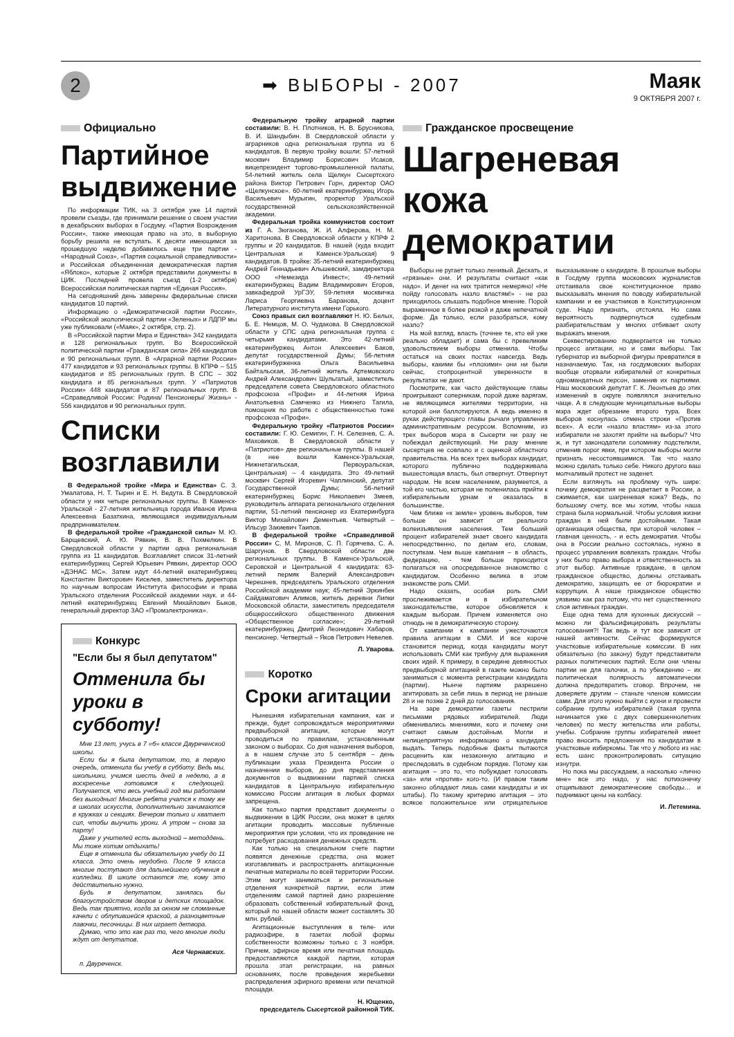2
➡ ВЫБОРЫ - 2007
Маяк
9 ОКТЯБРЯ 2007 г.
Официально
Партийное выдвижение
По информации ТИК, на 3 октября уже 14 партий провели съезды, где принимали решение о своем участии в декабрьских выборах в Госдуму. «Партия Возрождения России», также имеющая право на это, в выборную борьбу решила не вступать. К десяти имеющимся за прошедшую неделю добавилось еще три партии - «Народный Союз», «Партия социальной справедливости» и Российская объединенная демократическая партия «Яблоко», которые 2 октября представили документы в ЦИК. Последней провела съезд (1-2 октября) Всероссийская политическая партия «Единая Россия».
На сегодняшний день заверены федеральные списки кандидатов 10 партий.
Информацию о «Демократической партии России», «Российской экологической партии «Зеленых» и ЛДПР мы уже публиковали («Маяк», 2 октября, стр. 2).
В «Российской партии Мира и Единства» 342 кандидата и 128 региональных групп. Во Всероссийской политической партии «Гражданская сила» 266 кандидатов и 90 региональных групп. В «Аграрной партии России» 477 кандидатов и 93 региональных группы. В КПРФ – 515 кандидатов и 85 региональных групп. В СПС – 302 кандидата и 85 региональных групп. У «Патриотов России» 448 кандидатов и 87 региональных групп. В «Справедливой России: Родина/ Пенсионеры/ Жизнь» - 556 кандидатов и 90 региональных групп.
Списки возглавили
В Федеральной тройке «Мира и Единства» С. З. Умалатова, Н. Т. Тырин и Е. Н. Ведута. В Свердловской области у них четыре региональных группы. В Каменск-Уральской - 27-летняя жительница города Иванов Ирина Алексеевна Базаткина, являющаяся индивидуальным предпринимателем.
В федеральной тройке «Гражданской силы» М. Ю. Барщевский, А. Ю. Рявкин, В. В. Похмелкин. В Свердловской области у партии одна региональная группа из 11 кандидатов. Возглавляет список 31-летний екатеринбуржец Сергей Юрьевич Рявкин, директор ООО «ДЭНАС МС». Затем идут 44-летний екатеринбуржец Константин Викторович Киселев, заместитель директора по научным вопросам Института философии и права Уральского отделения Российской академии наук. и 44-летний екатеринбуржец Евгений Михайлович Быков, генеральный директор ЗАО «Промэлектроника».
Конкурс
"Если бы я был депутатом"
Отменила бы уроки в субботу!
Мне 13 лет, учусь в 7 «б» классе Двуреченской школы.
Если бы я была депутатом, то, в первую очередь, отменила бы учебу в субботу. Ведь мы, школьники, учимся шесть дней в неделю, а в воскресенье готовимся к следующей. Получается, что весь учебный год мы работаем без выходных! Многие ребята учатся к тому же в школах искусств, дополнительно занимаются в кружках и секциях. Вечером только и хватает сил, чтобы выучить уроки. А утром – снова за парту!
Даже у учителей есть выходной – методдень. Мы тоже хотим отдыхать!
Еще я отменила бы обязательную учебу до 11 класса. Это очень неудобно. После 9 класса многие поступают для дальнейшего обучения в колледжи. В школе остаются те, кому это действительно нужно.
Будь я депутатом, занялась бы благоустройством дворов и детских площадок. Ведь так приятно, когда за окном не сломанные качели с облупившейся краской, а разноцветные лавочки, песочницы. В них играет детвора.
Думаю, что это как раз то, чего многие люди ждут от депутатов.
Ася Чернавских.
п. Двуреченск.
Федеральную тройку аграрной партии составили: В. Н. Плотников, Н. В. Брусникова, В. И. Шандыбин. В Свердловской области у аграрников одна региональная группа из 6 кандидатов. В первую тройку вошли: 57-летний москвич Владимир Борисович Исаков, вицепрезидент торгово-промышленной палаты, 54-летний житель села Щелкун Сысертского района Виктор Петрович Горн, директор ОАО «Щелкунское». 60-летний екатеринбуржец Игорь Васильевич Мурыгин, проректор Уральской государственной сельскохозяйственной академии.
Федеральная тройка коммунистов состоит из Г. А. Зюганова, Ж. И. Алферова, Н. М. Харитонова. В Свердловской области у КПРФ 2 группы и 20 кандидатов. В нашей (куда входит Центральная и Каменск-Уральская) 9 кандидатов. В тройке: 35-летний екатеринбуржец Андрей Геннадьевич Альшевский, замдиректора ООО «Немезида Инвест»; 49-летний екатеринбуржец Вадим Владимирович Егоров, завкафедрой УрГЭУ, 59-летняя москвичка Лариса Георгиевна Баранова, доцент Литературного института имени Горького.
Союз правых сил возглавляют Н. Ю. Белых, Б. Е. Немцов, М. О. Чудакова. В Свердловской области у СПС одна региональная группа с четырьмя кандидатами. Это 42-летний екатеринбуржец Антон Алексеевич Баков, депутат государственной Думы; 56-летняя екатеринбурженка Ольга Васильевна Байтальская, 36-летний житель Артемовского Андрей Александрович Шульгатый, заместитель председателя совета Свердловского областного профсоюза «Профи» и 44-летняя Ирина Анатольевна Самченко из Нижнего Тагила, помощник по работе с общественностью тоже профсоюза «Профи».
Федеральную тройку «Патриотов России» составили: Г. Ю. Семигин, Г. Н. Селезнев, С. А. Маховиков. В Свердловской области у «Патриотов» две региональные группы. В нашей (в нее вошли Каменск-Уральская, Нижнетагильская, Первоуральская, Центральная) – 4 кандидата. Это 49-летний москвич Сергей Игоревич Чаплинский, депутат Государственной Думы; 56-летний екатеринбуржец Борис Николаевич Змеев, руководитель аппарата регионального отделения партии, 51-летний пенсионер из Екатеринбурга Виктор Михайлович Дементьев. Четвертый – Ильсур Закиевич Таипов.
В федеральной тройке «Справедливой России» С. М. Миронов, С. П. Горячева, С. А. Шаргунов. В Свердловской области две региональных группы. В Каменск-Уральской, Серовской и Центральной 4 кандидата: 63-летний пермяк Валерий Александрович Черешнев, председатель Уральского отделения Российской академии наук; 45-летний Эркинбек Сайдаматович Алимов, житель деревни Липки Московской области, заместитель председателя общероссийского общественного движения «Общественное согласие»; 29-летний екатеринбуржец Дмитрий Леонидович Хабаров, пенсионер. Четвертый – Яков Петрович Невелев.
Л. Уварова.
Коротко
Сроки агитации
Нынешняя избирательная кампания, как и прежде, будет сопровождаться мероприятиями предвыборной агитации, которые могут проводиться по правилам, установленным законом о выборах. Со дня назначения выборов, а в нашем случае это 5 сентября – день публикации указа Президента России о назначении выборов, до дня представления документов о выдвижении партией списка кандидатов в Центральную избирательную комиссию России агитация в любых формах запрещена.
Как только партия представит документы о выдвижении в ЦИК России, она может в целях агитации проводить массовые публичные мероприятия при условии, что их проведение не потребует расходования денежных средств.
Как только на специальном счете партии появятся денежные средства, она может изготавливать и распространять агитационные печатные материалы по всей территории России. Этим могут заниматься и региональные отделения конкретной партии, если этим отделениям самой партией дано разрешение образовать собственный избирательный фонд, который по нашей области может составлять 30 млн. рублей.
Агитационные выступления в теле- или радиоэфире, в газетах любой формы собственности возможны только с 3 ноября. Причем, эфирное время или печатная площадь предоставляются каждой партии, которая прошла этап регистрации, на равных основаниях, после проведения жеребьевки распределения эфирного времени или печатной площади.
Н. Ющенко,
председатель Сысертской районной ТИК.
Гражданское просвещение
Шагреневая кожа демократии
Выборы не ругает только ленивый. Дескать, и «грязные» они. И результаты считают «как надо». И денег на них тратится немеряно! «Не пойду голосовать назло властям!» - не раз приходилось слышать подобное мнение. Порой выраженное в более резкой и даже непечатной форме. Да только, если разобраться, кому назло?
На мой взгляд, власть (точнее те, кто ей уже реально обладает) и сама бы с превеликим удовольствием выборы отменила. Чтобы остаться на своих постах навсегда. Ведь выборы, какими бы «плохими» они ни были сейчас, стопроцентной уверенности в результатах не дают.
Посмотрите, как часто действующие главы проигрывают соперникам, порой даже варягам, не являющимся жителями территории, на которой они баллотируются. А ведь именно в руках действующего главы рычаги управления административным ресурсом. Вспомним, из трех выборов мэра в Сысерти ни разу не побеждал действующий. Ни разу мнение сысертцев не совпало и с оценкой областного правительства. На всех трех выборах кандидат, которого публично поддерживала вышестоящая власть, был отвергнут. Отвергнут народом. Не всем населением, разумеется, а той его частью, которая не поленилась прийти к избирательным урнам и оказалась в большинстве.
Чем ближе «к земле» уровень выборов, тем больше он зависит от реального волеизъявления населения. Тем больший процент избирателей знает своего кандидата непосредственно, по делам его, словам, поступкам. Чем выше кампания – в область, федерацию, - тем больше приходится полагаться на опосредованное знакомство с кандидатом. Особенно велика в этом знакомстве роль СМИ.
Надо сказать, особая роль СМИ прослеживается и в избирательном законодательстве, которое обновляется к каждым выборам. Причем изменяется оно отнюдь не в демократическую сторону.
От кампании к кампании ужесточаются правила агитации в СМИ. И все короче становится период, когда кандидаты могут использовать СМИ как трибуну для выражения своих идей. К примеру, в середине девяностых предвыборной агитацией в газете можно было заниматься с момента регистрации кандидата (партии). Нынче партиям разрешено агитировать за себя лишь в период не раньше 28 и не позже 2 дней до голосования.
На заре демократии газеты пестрили письмами рядовых избирателей. Люди обменивались мнениями, кого и почему они считают самым достойным. Могли и нелицеприятную информацию о кандидате выдать. Теперь подобные факты пытаются расценить как незаконную агитацию и преследовать в судебном порядке. Потому как агитация – это то, что побуждает голосовать «за» или «против» кого-то. (И правом таким законно обладают лишь сами кандидаты и их штабы). По такому критерию агитация – это всякое положительное или отрицательное высказывание о кандидате. В прошлые выборы в Госдуму группа московских журналистов отстаивала свое конституционное право высказывать мнения по поводу избирательной кампании и ее участников в Конституционном суде. Надо признать, отстояла. Но сама вероятность подвергнуться судебным разбирательствам у многих отбивает охоту выражать мнения.
Секвестированию подвергается не только процесс агитации, но и сами выборы. Так губернатор из выборной фигуры превратился в назначаемую. Так, на госдумовских выборах вообще оторвали избирателей от конкретных одномандатных персон, заменив их партиями. Наш московский депутат Г. К. Леонтьев до этих изменений в округе появлялся значительно чаще. А в следующие муниципальные выборы мэра ждет обрезание второго тура. Всех выборов коснулась отмена строки «Против всех». А если «назло властям» из-за этого избиратели не захотят прийти на выборы? Что ж, и тут законодатели соломинку подстелили, отменив порог явки, при котором выборы могли признать несостоявшимися. Так что назло можно сделать только себе. Никого другого ваш молчаливый протест не заденет.
Если взглянуть на проблему чуть шире: почему демократия не расцветает в России, а сжимается, как шагреневая кожа? Ведь, по большому счету, все мы хотим, чтобы наша страна была нормальной. Чтобы условия жизни граждан в ней были достойными. Такая организация общества, при которой человек – главная ценность, - и есть демократия. Чтобы она в России реально состоялась, нужно в процесс управления вовлекать граждан. Чтобы у них было право выбора и ответственность за этот выбор. Активные граждане, в целом гражданское общество, должны отстаивать демократию, защищать ее от бюрократии и коррупции. А наше гражданское общество уязвимо как раз потому, что нет существенного слоя активных граждан.
Еще одна тема для кухонных дискуссий – можно ли фальсифицировать результаты голосования?! Так ведь и тут все зависит от нашей активности. Сейчас формируются участковые избирательные комиссии. В них обязательно (по закону) будут представители разных политических партий. Если они члены партии не для галочки, а по убеждению – их политическая полярность автоматически должна предотвратить сговор. Впрочем, не доверяете другим – станьте членом комиссии сами. Для этого нужно выйти с кухни и провести собрание группы избирателей (такая группа начинается уже с двух совершеннолетних человек) по месту жительства или работы, учебы. Собрание группы избирателей имеет право вносить предложения по кандидатам в участковые избиркомы. Так что у любого из нас есть шанс проконтролировать ситуацию изнутри.
Но пока мы рассуждаем, а насколько «лично мне» все это надо, у нас потихонечку отщипывают демократические свободы… и поднимают цены на колбасу.
И. Летемина.